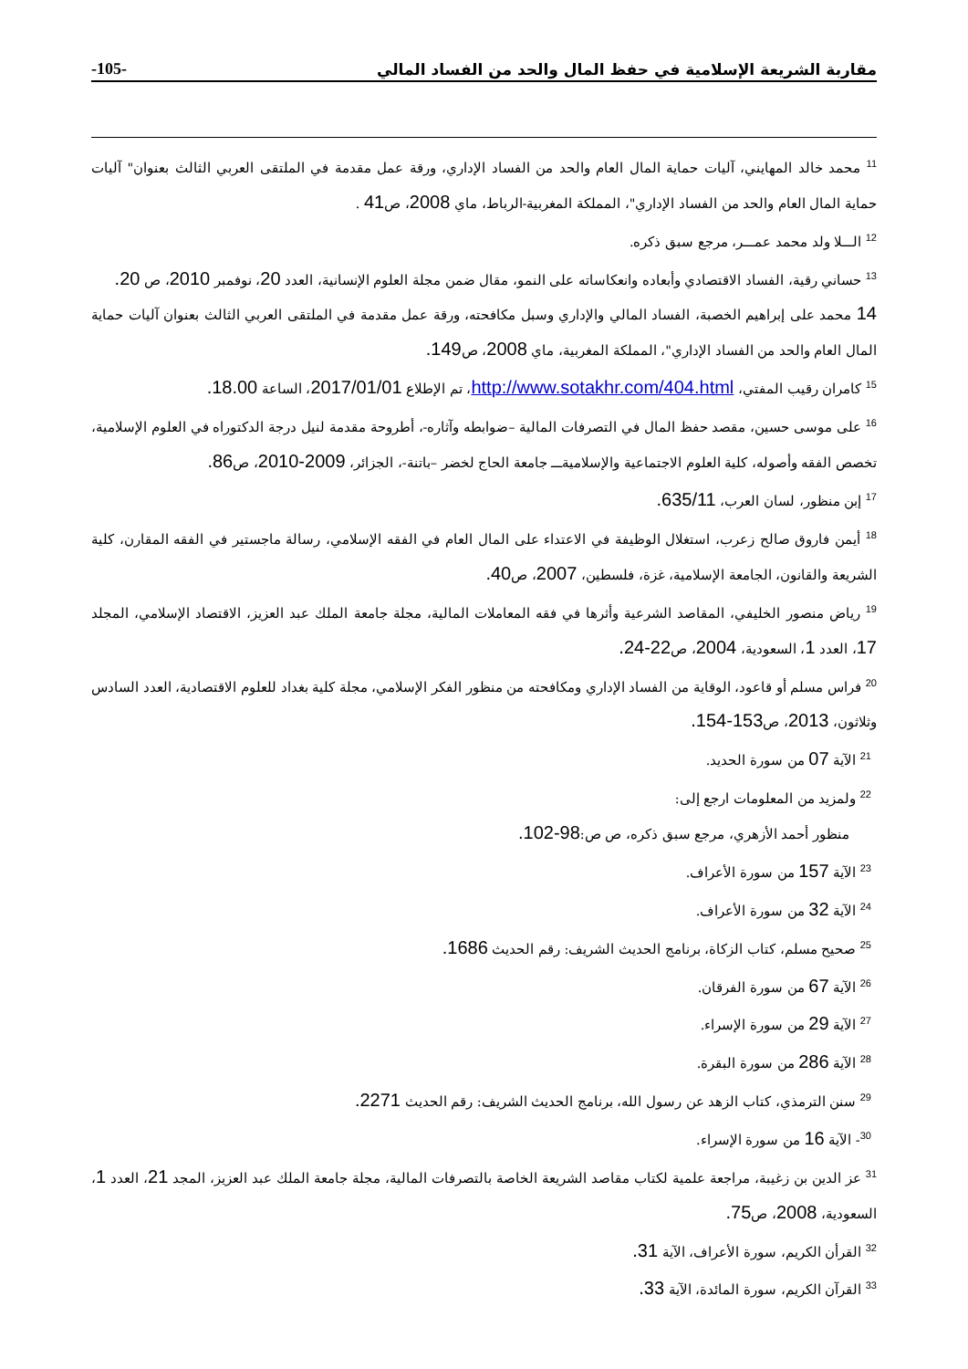-105- مقاربة الشريعة الإسلامية في حفظ المال والحد من الفساد المالي
<sup>11</sup> محمد خالد المهايني، آليات حماية المال العام والحد من الفساد الإداري، ورقة عمل مقدمة في الملتقى العربي الثالث بعنوان" آليات حماية المال العام والحد من الفساد الإداري"، المملكة المغربية-الرباط، ماي 2008، ص41 .
<sup>12</sup> الـــلا ولد محمد عمـــر، مرجع سبق ذكره.
<sup>13</sup> حساني رقية، الفساد الاقتصادي وأبعاده وانعكاساته على النمو، مقال ضمن مجلة العلوم الإنسانية، العدد 20، نوفمبر 2010، ص 20.
14 محمد على إبراهيم الخصبة، الفساد المالي والإداري وسبل مكافحته، ورقة عمل مقدمة في الملتقى العربي الثالث بعنوان آليات حماية المال العام والحد من الفساد الإداري"، المملكة المغربية، ماي 2008، ص149.
<sup>15</sup> كامران رقيب المفتي، http://www.sotakhr.com/404.html، تم الإطلاع 2017/01/01، الساعة 18.00.
<sup>16</sup> على موسى حسين، مقصد حفظ المال في التصرفات المالية –ضوابطه وآثاره-، أطروحة مقدمة لنيل درجة الدكتوراه في العلوم الإسلامية، تخصص الفقه وأصوله، كلية العلوم الاجتماعية والإسلاميةـــ جامعة الحاج لخضر –باتنة-، الجزائر، 2009-2010، ص86.
<sup>17</sup> إبن منظور، لسان العرب، 635/11.
<sup>18</sup> أيمن فاروق صالح زعرب، استغلال الوظيفة في الاعتداء على المال العام في الفقه الإسلامي، رسالة ماجستير في الفقه المقارن، كلية الشريعة والقانون، الجامعة الإسلامية، غزة، فلسطين، 2007، ص40.
<sup>19</sup> رياض منصور الخليفي، المقاصد الشرعية وأثرها في فقه المعاملات المالية، مجلة جامعة الملك عبد العزيز، الاقتصاد الإسلامي، المجلد 17، العدد 1، السعودية، 2004، ص22-24.
<sup>20</sup> فراس مسلم أو قاعود، الوقاية من الفساد الإداري ومكافحته من منظور الفكر الإسلامي، مجلة كلية بغداد للعلوم الاقتصادية، العدد السادس وثلاثون، 2013، ص153-154.
<sup>21</sup> الآية 07 من سورة الحديد.
<sup>22</sup> ولمزيد من المعلومات ارجع إلى:
منظور أحمد الأزهري، مرجع سبق ذكره، ص ص:98-102.
<sup>23</sup> الآية 157 من سورة الأعراف.
<sup>24</sup> الآية 32 من سورة الأعراف.
<sup>25</sup> صحيح مسلم، كتاب الزكاة، برنامج الحديث الشريف: رقم الحديث 1686.
<sup>26</sup> الآية 67 من سورة الفرقان.
<sup>27</sup> الآية 29 من سورة الإسراء.
<sup>28</sup> الآية 286 من سورة البقرة.
<sup>29</sup> سنن الترمذي، كتاب الزهد عن رسول الله، برنامج الحديث الشريف: رقم الحديث 2271.
<sup>30</sup>- الآية 16 من سورة الإسراء.
<sup>31</sup> عز الدين بن زغيبة، مراجعة علمية لكتاب مقاصد الشريعة الخاصة بالتصرفات المالية، مجلة جامعة الملك عبد العزيز، المجد 21، العدد 1، السعودية، 2008، ص75.
<sup>32</sup> القرأن الكريم، سورة الأعراف، الآية 31.
<sup>33</sup> القرآن الكريم، سورة المائدة، الآية 33.